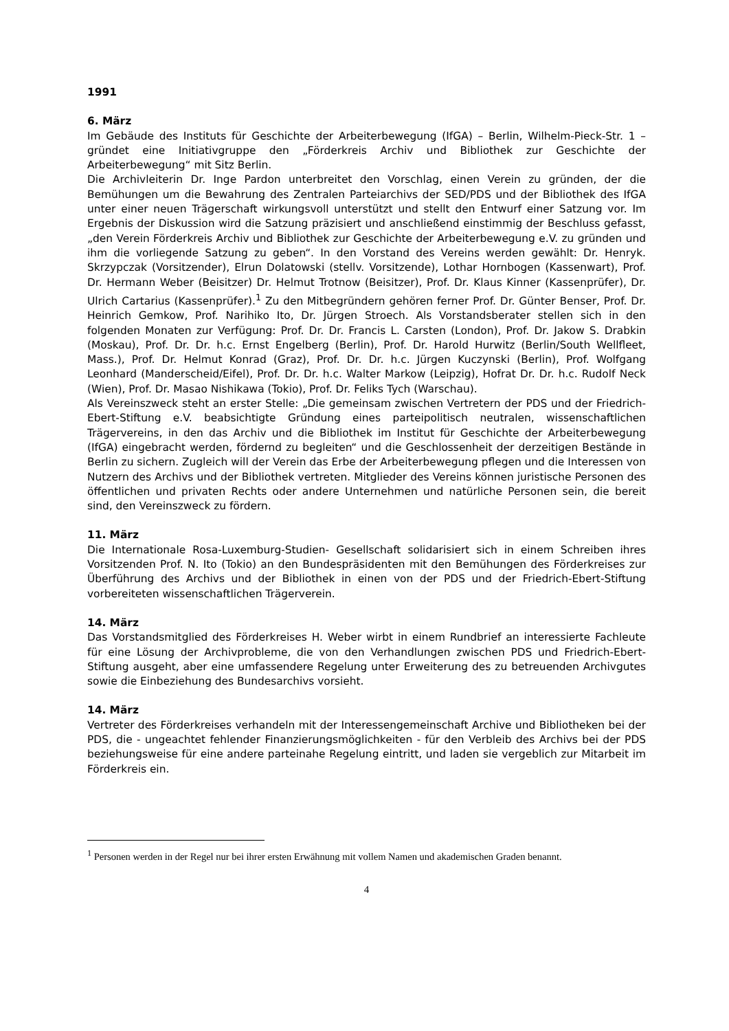1991
6. März
Im Gebäude des Instituts für Geschichte der Arbeiterbewegung (IfGA) – Berlin, Wilhelm-Pieck-Str. 1 – gründet eine Initiativgruppe den „Förderkreis Archiv und Bibliothek zur Geschichte der Arbeiterbewegung“ mit Sitz Berlin.
Die Archivleiterin Dr. Inge Pardon unterbreitet den Vorschlag, einen Verein zu gründen, der die Bemühungen um die Bewahrung des Zentralen Parteiarchivs der SED/PDS und der Bibliothek des IfGA unter einer neuen Trägerschaft wirkungsvoll unterstützt und stellt den Entwurf einer Satzung vor. Im Ergebnis der Diskussion wird die Satzung präzisiert und anschließend einstimmig der Beschluss gefasst, „den Verein Förderkreis Archiv und Bibliothek zur Geschichte der Arbeiterbewegung e.V. zu gründen und ihm die vorliegende Satzung zu geben“. In den Vorstand des Vereins werden gewählt: Dr. Henryk. Skrzypczak (Vorsitzender), Elrun Dolatowski (stellv. Vorsitzende), Lothar Hornbogen (Kassenwart), Prof. Dr. Hermann Weber (Beisitzer) Dr. Helmut Trotnow (Beisitzer), Prof. Dr. Klaus Kinner (Kassenprüfer), Dr. Ulrich Cartarius (Kassenprüfer).<sup>1</sup> Zu den Mitbegründern gehören ferner Prof. Dr. Günter Benser, Prof. Dr. Heinrich Gemkow, Prof. Narihiko Ito, Dr. Jürgen Stroech. Als Vorstandsberater stellen sich in den folgenden Monaten zur Verfügung: Prof. Dr. Dr. Francis L. Carsten (London), Prof. Dr. Jakow S. Drabkin (Moskau), Prof. Dr. Dr. h.c. Ernst Engelberg (Berlin), Prof. Dr. Harold Hurwitz (Berlin/South Wellfleet, Mass.), Prof. Dr. Helmut Konrad (Graz), Prof. Dr. Dr. h.c. Jürgen Kuczynski (Berlin), Prof. Wolfgang Leonhard (Manderscheid/Eifel), Prof. Dr. Dr. h.c. Walter Markow (Leipzig), Hofrat Dr. Dr. h.c. Rudolf Neck (Wien), Prof. Dr. Masao Nishikawa (Tokio), Prof. Dr. Feliks Tych (Warschau).
Als Vereinszweck steht an erster Stelle: „Die gemeinsam zwischen Vertretern der PDS und der Friedrich-Ebert-Stiftung e.V. beabsichtigte Gründung eines parteipolitisch neutralen, wissenschaftlichen Trägervereins, in den das Archiv und die Bibliothek im Institut für Geschichte der Arbeiterbewegung (IfGA) eingebracht werden, fördernd zu begleiten“ und die Geschlossenheit der derzeitigen Bestände in Berlin zu sichern. Zugleich will der Verein das Erbe der Arbeiterbewegung pflegen und die Interessen von Nutzern des Archivs und der Bibliothek vertreten. Mitglieder des Vereins können juristische Personen des öffentlichen und privaten Rechts oder andere Unternehmen und natürliche Personen sein, die bereit sind, den Vereinszweck zu fördern.
11. März
Die Internationale Rosa-Luxemburg-Studien- Gesellschaft solidarisiert sich in einem Schreiben ihres Vorsitzenden Prof. N. Ito (Tokio) an den Bundespräsidenten mit den Bemühungen des Förderkreises zur Überführung des Archivs und der Bibliothek in einen von der PDS und der Friedrich-Ebert-Stiftung vorbereiteten wissenschaftlichen Trägerverein.
14. März
Das Vorstandsmitglied des Förderkreises H. Weber wirbt in einem Rundbrief an interessierte Fachleute für eine Lösung der Archivprobleme, die von den Verhandlungen zwischen PDS und Friedrich-Ebert-Stiftung ausgeht, aber eine umfassendere Regelung unter Erweiterung des zu betreuenden Archivgutes sowie die Einbeziehung des Bundesarchivs vorsieht.
14. März
Vertreter des Förderkreises verhandeln mit der Interessengemeinschaft Archive und Bibliotheken bei der PDS, die - ungeachtet fehlender Finanzierungsmöglichkeiten - für den Verbleib des Archivs bei der PDS beziehungsweise für eine andere parteinahe Regelung eintritt, und laden sie vergeblich zur Mitarbeit im Förderkreis ein.
<sup>1</sup> Personen werden in der Regel nur bei ihrer ersten Erwähnung mit vollem Namen und akademischen Graden benannt.
4